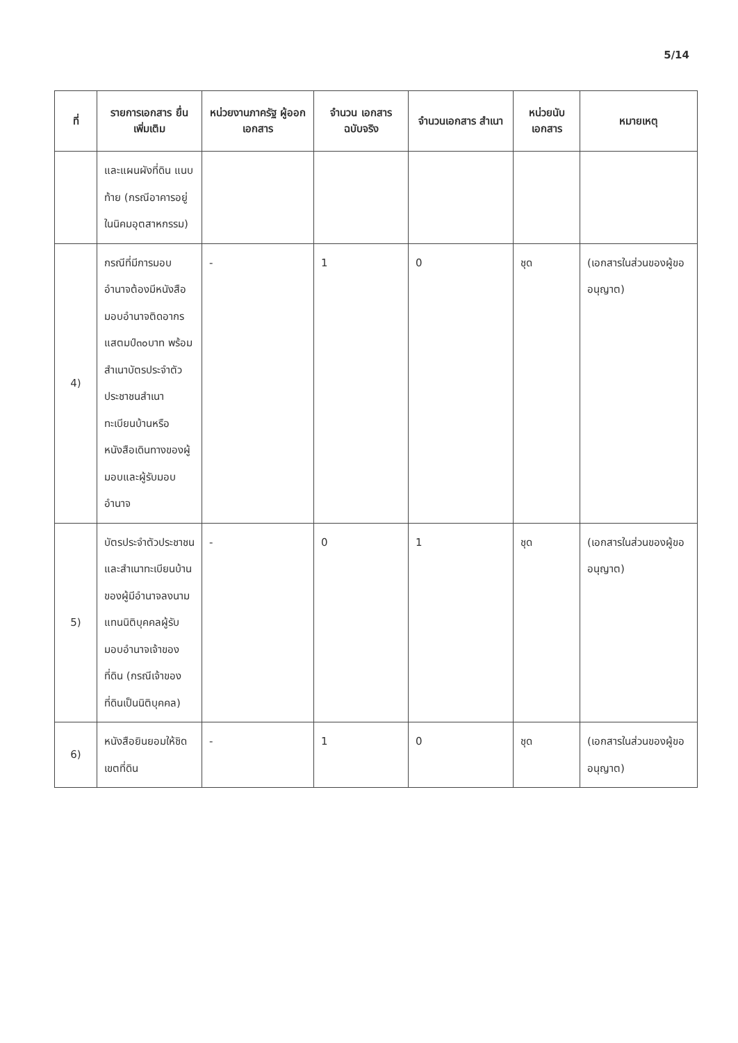5/14
| ที่ | รายการเอกสาร ยื่นเพิ่มเติม | หน่วยงานภาครัฐ ผู้ออกเอกสาร | จำนวน เอกสาร ฉบับจริง | จำนวนเอกสาร สำเนา | หน่วยนับ เอกสาร | หมายเหตุ |
| --- | --- | --- | --- | --- | --- | --- |
| | และแผนผังที่ดิน แนบท้าย (กรณีอาคารอยู่ในนิคมอุตสาหกรรม) | | | | | |
| 4) | กรณีที่มีการมอบอำนาจต้องมีหนังสือมอบอำนาจติดอากรแสตมป์๓๐บาท พร้อมสำเนาบัตรประจำตัวประชาชนสำเนาทะเบียนบ้านหรือหนังสือเดินทางของผู้มอบและผู้รับมอบอำนาจ | - | 1 | 0 | ชุด | (เอกสารในส่วนของผู้ขออนุญาต) |
| 5) | บัตรประจำตัวประชาชนและสำเนาทะเบียนบ้านของผู้มีอำนาจลงนามแทนนิติบุคคลผู้รับมอบอำนาจเจ้าของที่ดิน (กรณีเจ้าของที่ดินเป็นนิติบุคคล) | - | 0 | 1 | ชุด | (เอกสารในส่วนของผู้ขออนุญาต) |
| 6) | หนังสือยินยอมให้ชิดเขตที่ดิน | - | 1 | 0 | ชุด | (เอกสารในส่วนของผู้ขออนุญาต) |